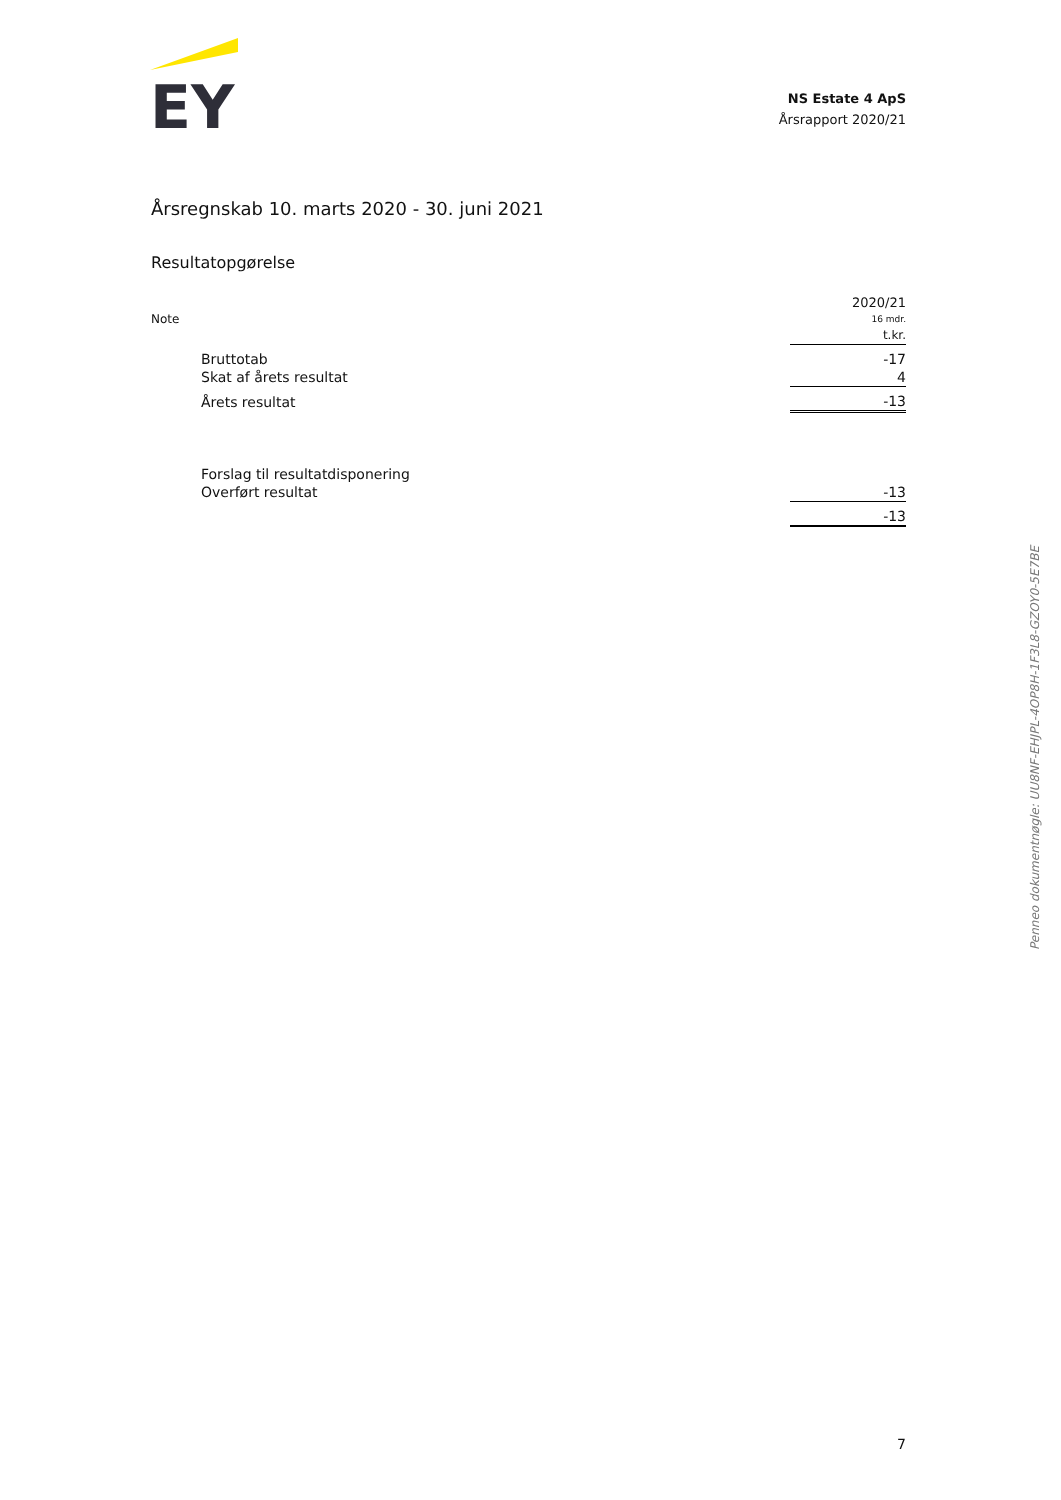EY
NS Estate 4 ApS
Årsrapport 2020/21
Årsregnskab 10. marts 2020 - 30. juni 2021
Resultatopgørelse
| Note | | 2020/21 16 mdr. t.kr. |
| | Bruttotab | -17 |
| | Skat af årets resultat | 4 |
| | Årets resultat | -13 |
| | Forslag til resultatdisponering | |
| | Overført resultat | -13 |
| | | -13 |
Penneo dokumentnøgle: UU8NF-EHJPL-4OP8H-1F3L8-GZOY0-5E7BE
7